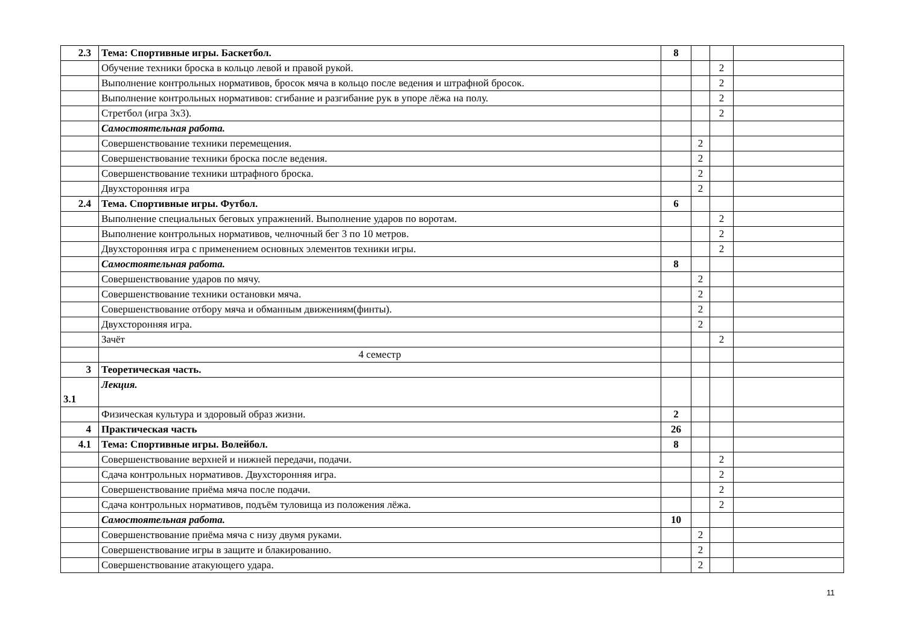| 2.3 | Тема: Спортивные игры. Баскетбол. | 8 | | | |
| | Обучение техники броска в кольцо левой и правой рукой. | | | 2 | |
| | Выполнение контрольных нормативов, бросок мяча в кольцо после ведения и штрафной бросок. | | | 2 | |
| | Выполнение контрольных нормативов: сгибание и разгибание рук в упоре лёжа на полу. | | | 2 | |
| | Стретбол (игра 3х3). | | | 2 | |
| | Самостоятельная работа. | | | | |
| | Совершенствование техники перемещения. | | 2 | | |
| | Совершенствование техники броска после ведения. | | 2 | | |
| | Совершенствование техники штрафного броска. | | 2 | | |
| | Двухсторонняя игра | | 2 | | |
| 2.4 | Тема. Спортивные игры. Футбол. | 6 | | | |
| | Выполнение специальных беговых упражнений. Выполнение ударов по воротам. | | | 2 | |
| | Выполнение контрольных нормативов, челночный бег 3 по 10 метров. | | | 2 | |
| | Двухсторонняя игра с применением основных элементов техники игры. | | | 2 | |
| | Самостоятельная работа. | 8 | | | |
| | Совершенствование ударов по мячу. | | 2 | | |
| | Совершенствование техники остановки мяча. | | 2 | | |
| | Совершенствование отбору мяча и обманным движениям(финты). | | 2 | | |
| | Двухсторонняя игра. | | 2 | | |
| | Зачёт | | | 2 | |
| | 4 семестр | | | | |
| 3 | Теоретическая часть. | | | | |
| 3.1 | Лекция. | | | | |
| | Физическая культура и здоровый образ жизни. | 2 | | | |
| 4 | Практическая часть | 26 | | | |
| 4.1 | Тема: Спортивные игры. Волейбол. | 8 | | | |
| | Совершенствование верхней и нижней передачи, подачи. | | | 2 | |
| | Сдача контрольных нормативов. Двухсторонняя игра. | | | 2 | |
| | Совершенствование приёма мяча после подачи. | | | 2 | |
| | Сдача контрольных нормативов, подъём туловища из положения лёжа. | | | 2 | |
| | Самостоятельная работа. | 10 | | | |
| | Совершенствование приёма мяча с низу двумя руками. | | 2 | | |
| | Совершенствование игры в защите и блакированию. | | 2 | | |
| | Совершенствование атакующего удара. | | 2 | | |
11